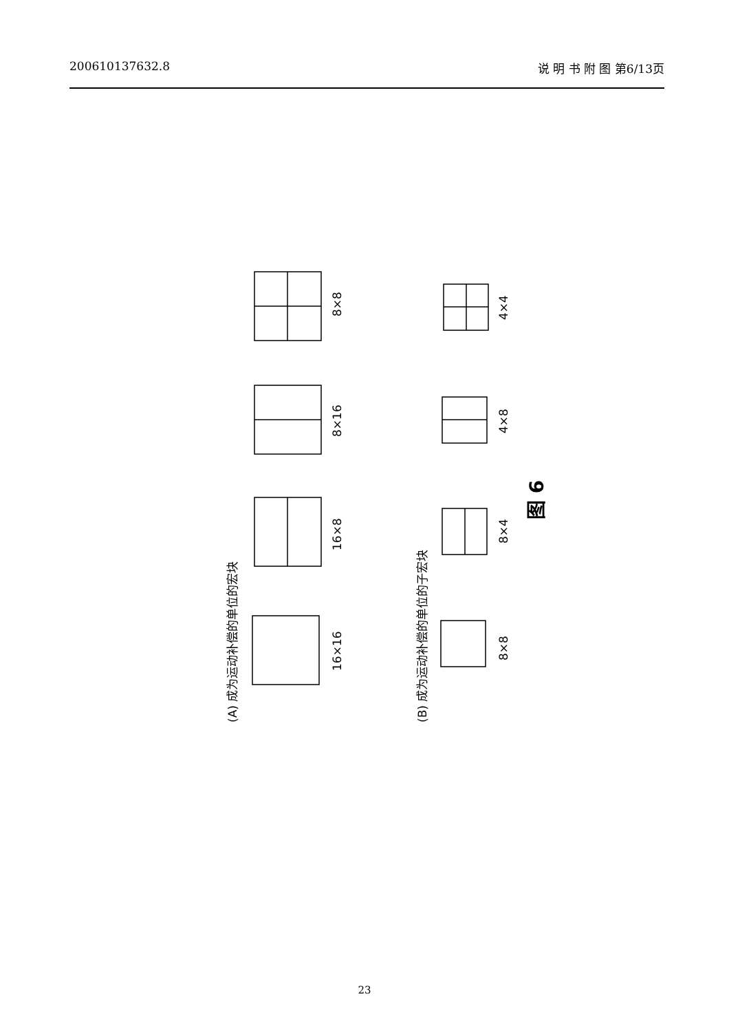200610137632.8 说 明 书 附 图 第6/13页
8×8
8×16
16×8
16×16
4×4
4×8
8×4
8×8
(A) 成为运动补偿的单位的宏块
(B) 成为运动补偿的单位的子宏块
图 6
23